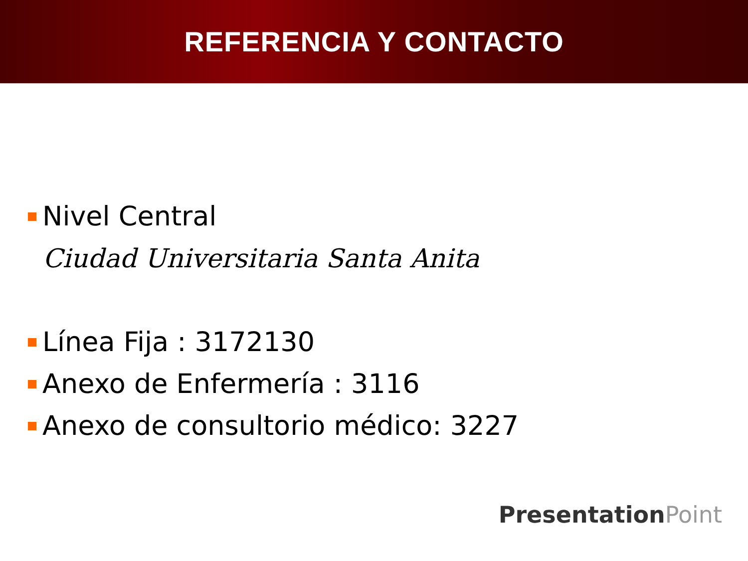REFERENCIA Y CONTACTO
Nivel Central
Ciudad Universitaria Santa Anita
Línea Fija : 3172130
Anexo de Enfermería : 3116
Anexo de consultorio médico: 3227
Presentation Point